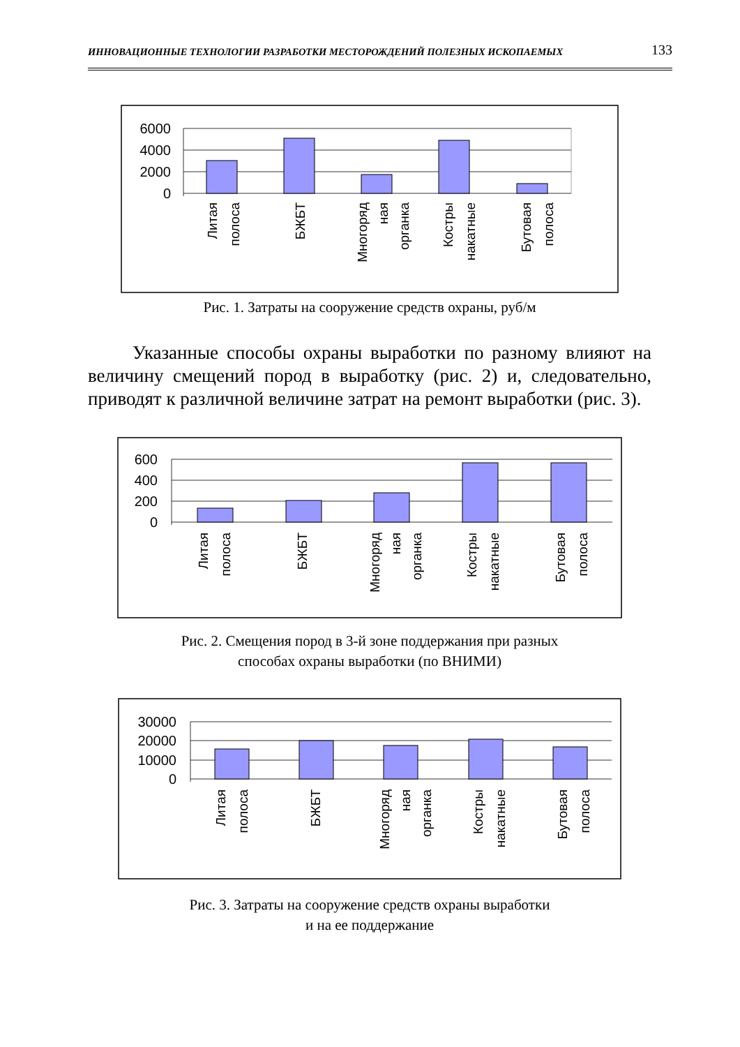ИННОВАЦИОННЫЕ ТЕХНОЛОГИИ РАЗРАБОТКИ МЕСТОРОЖДЕНИЙ ПОЛЕЗНЫХ ИСКОПАЕМЫХ 133
6000
4000
2000
0
Литая
полоса
БЖБТ
Многоряд
ная
органка
Костры
накатные
Бутовая
полоса
Рис. 1. Затраты на сооружение средств охраны, руб/м
Указанные способы охраны выработки по разному влияют на величину смещений пород в выработку (рис. 2) и, следовательно, приводят к различной величине затрат на ремонт выработки (рис. 3).
600
400
200
0
Литая
полоса
БЖБТ
Многоряд
ная
органка
Костры
накатные
Бутовая
полоса
Рис. 2. Смещения пород в 3-й зоне поддержания при разных
способах охраны выработки (по ВНИМИ)
30000
20000
10000
0
Литая
полоса
БЖБТ
Многоряд
ная
органка
Костры
накатные
Бутовая
полоса
Рис. 3. Затраты на сооружение средств охраны выработки
и на ее поддержание